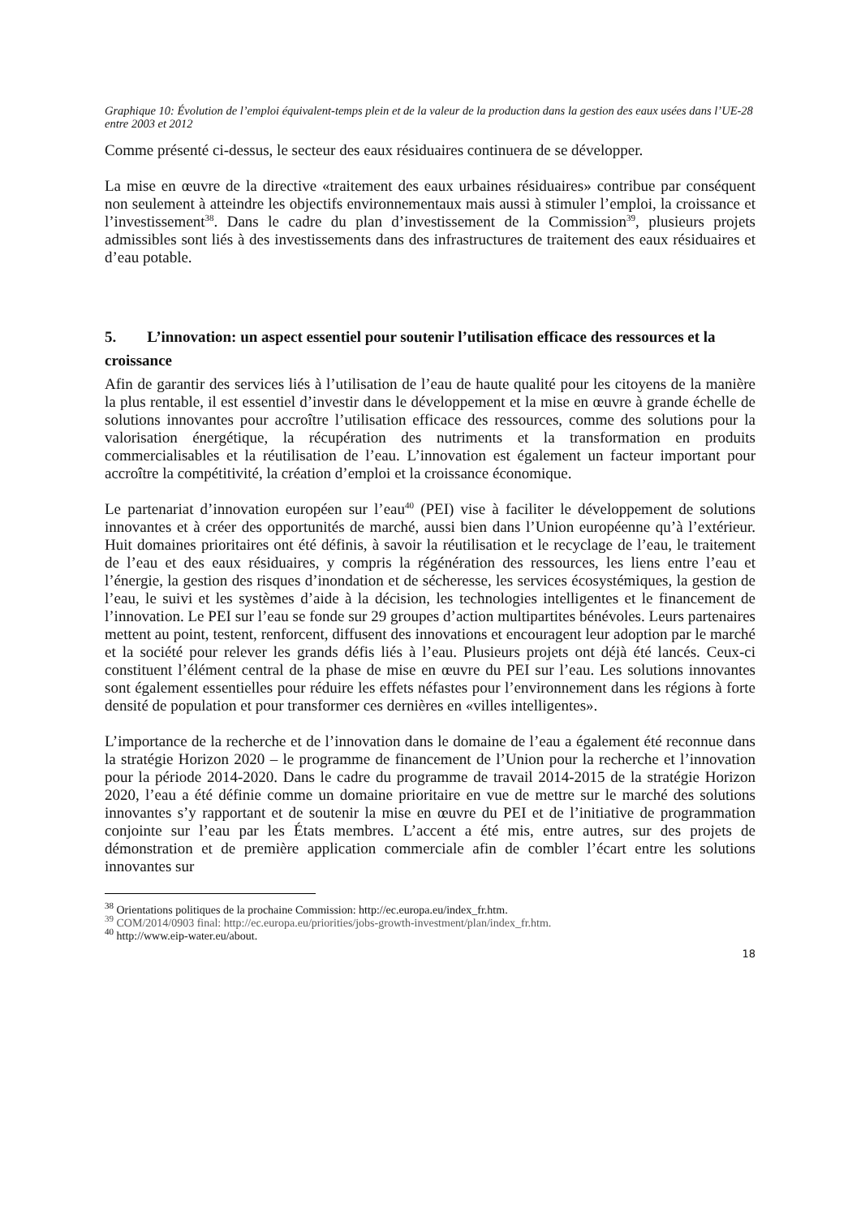Graphique 10: Évolution de l’emploi équivalent-temps plein et de la valeur de la production dans la gestion des eaux usées dans l’UE-28 entre 2003 et 2012
Comme présenté ci-dessus, le secteur des eaux résiduaires continuera de se développer.
La mise en œuvre de la directive «traitement des eaux urbaines résiduaires» contribue par conséquent non seulement à atteindre les objectifs environnementaux mais aussi à stimuler l’emploi, la croissance et l’investissement<sup>38</sup>. Dans le cadre du plan d’investissement de la Commission<sup>39</sup>, plusieurs projets admissibles sont liés à des investissements dans des infrastructures de traitement des eaux résiduaires et d’eau potable.
5. L’innovation: un aspect essentiel pour soutenir l’utilisation efficace des ressources et la croissance
Afin de garantir des services liés à l’utilisation de l’eau de haute qualité pour les citoyens de la manière la plus rentable, il est essentiel d’investir dans le développement et la mise en œuvre à grande échelle de solutions innovantes pour accroître l’utilisation efficace des ressources, comme des solutions pour la valorisation énergétique, la récupération des nutriments et la transformation en produits commercialisables et la réutilisation de l’eau. L’innovation est également un facteur important pour accroître la compétitivité, la création d’emploi et la croissance économique.
Le partenariat d’innovation européen sur l’eau<sup>40</sup> (PEI) vise à faciliter le développement de solutions innovantes et à créer des opportunités de marché, aussi bien dans l’Union européenne qu’à l’extérieur. Huit domaines prioritaires ont été définis, à savoir la réutilisation et le recyclage de l’eau, le traitement de l’eau et des eaux résiduaires, y compris la régénération des ressources, les liens entre l’eau et l’énergie, la gestion des risques d’inondation et de sécheresse, les services écosystémiques, la gestion de l’eau, le suivi et les systèmes d’aide à la décision, les technologies intelligentes et le financement de l’innovation. Le PEI sur l’eau se fonde sur 29 groupes d’action multipartites bénévoles. Leurs partenaires mettent au point, testent, renforcent, diffusent des innovations et encouragent leur adoption par le marché et la société pour relever les grands défis liés à l’eau. Plusieurs projets ont déjà été lancés. Ceux-ci constituent l’élément central de la phase de mise en œuvre du PEI sur l’eau. Les solutions innovantes sont également essentielles pour réduire les effets néfastes pour l’environnement dans les régions à forte densité de population et pour transformer ces dernières en «villes intelligentes».
L’importance de la recherche et de l’innovation dans le domaine de l’eau a également été reconnue dans la stratégie Horizon 2020 – le programme de financement de l’Union pour la recherche et l’innovation pour la période 2014-2020. Dans le cadre du programme de travail 2014-2015 de la stratégie Horizon 2020, l’eau a été définie comme un domaine prioritaire en vue de mettre sur le marché des solutions innovantes s’y rapportant et de soutenir la mise en œuvre du PEI et de l’initiative de programmation conjointe sur l’eau par les États membres. L’accent a été mis, entre autres, sur des projets de démonstration et de première application commerciale afin de combler l’écart entre les solutions innovantes sur
<sup>38</sup> Orientations politiques de la prochaine Commission: http://ec.europa.eu/index_fr.htm.
<sup>39</sup> COM/2014/0903 final: http://ec.europa.eu/priorities/jobs-growth-investment/plan/index_fr.htm.
<sup>40</sup> http://www.eip-water.eu/about.
18